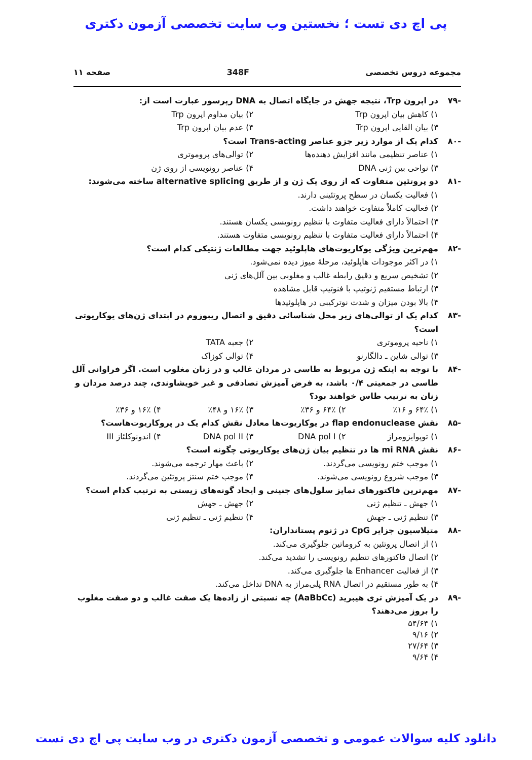پی اچ دی تست ؛ نخستین وب سایت تخصصی آزمون دکتری
مجموعه دروس تخصصی 348F صفحه ۱۱
-۷۹ در اپرون Trp، نتیجه جهش در جایگاه اتصال به DNA رپرسور عبارت است از:
۱) کاهش بیان اپرون Trp ۲) بیان مداوم اپرون Trp
۳) بیان القایی اپرون Trp ۴) عدم بیان اپرون Trp
-۸۰ کدام یک از موارد زیر جزو عناصر Trans-acting است؟
۱) عناصر تنظیمی مانند افزایش دهنده‌ها ۲) توالی‌های پروموتری
۳) نواحی بین ژنی DNA ۴) عناصر رونویسی از روی ژن
-۸۱ دو پروتئین متفاوت که از روی یک ژن و از طریق alternative splicing ساخته می‌شوند:
۱) فعالیت یکسان در سطح پروتئینی دارند.
۲) فعالیت کاملاً متفاوت خواهند داشت.
۳) احتمالاً دارای فعالیت متفاوت با تنظیم رونویسی یکسان هستند.
۴) احتمالاً دارای فعالیت متفاوت با تنظیم رونویسی متفاوت هستند.
-۸۲ مهم‌ترین ویژگی یوکاریوت‌های هاپلوئید جهت مطالعات ژنتیکی کدام است؟
۱) در اکثر موجودات هاپلوئید، مرحلهٔ میوز دیده نمی‌شود.
۲) تشخیص سریع و دقیق رابطه غالب و مغلوبی بین آلل‌های ژنی
۳) ارتباط مستقیم ژنوتیپ با فنوتیپ قابل مشاهده
۴) بالا بودن میزان و شدت نوترکیبی در هاپلوئیدها
-۸۳ کدام یک از توالی‌های زیر محل شناسائی دقیق و اتصال ریبوزوم در ابتدای ژن‌های یوکاریوتی است؟
۱) ناحیه پروموتری ۲) جعبه TATA
۳) توالی شاین ـ دالگارنو ۴) توالی کوزاک
-۸۴ با توجه به اینکه ژن مربوط به طاسی در مردان غالب و در زنان مغلوب است. اگر فراوانی آلل طاسی در جمعیتی ۰/۴ باشد، به فرض آمیزش تصادفی و غیر خویشاوندی، چند درصد مردان و زنان به ترتیب طاس خواهند بود؟
۱) ۶۴٪ و ۱۶٪ ۲) ۶۴٪ و ۳۶٪ ۳) ۱۶٪ و ۴۸٪ ۴) ۱۶٪ و ۳۶٪
-۸۵ نقش flap endonuclease در یوکاریوت‌ها معادل نقش کدام یک در پروکاریوت‌هاست؟
۱) توپوایزومراز ۲) DNA pol I ۳) DNA pol II ۴) اندونوکلئاز III
-۸۶ نقش mi RNA ها در تنظیم بیان ژن‌های یوکاریوتی چگونه است؟
۱) موجب ختم رونویسی می‌گردند. ۲) باعث مهار ترجمه می‌شوند.
۳) موجب شروع رونویسی می‌شوند. ۴) موجب ختم سنتز پروتئین می‌گردند.
-۸۷ مهم‌ترین فاکتورهای تمایز سلول‌های جنینی و ایجاد گونه‌های زیستی به ترتیب کدام است؟
۱) جهش ـ تنظیم ژنی ۲) جهش ـ جهش
۳) تنظیم ژنی ـ جهش ۴) تنظیم ژنی ـ تنظیم ژنی
-۸۸ متیلاسیون جزایر CpG در ژنوم پستانداران:
۱) از اتصال پروتئین به کروماتین جلوگیری می‌کند.
۲) اتصال فاکتورهای تنظیم رونویسی را تشدید می‌کند.
۳) از فعالیت Enhancer ها جلوگیری می‌کند.
۴) به طور مستقیم در اتصال RNA پلی‌مراز به DNA تداخل می‌کند.
-۸۹ در یک آمیزش تری هیبرید (AaBbCc) چه نسبتی از زاده‌ها یک صفت غالب و دو صفت مغلوب را بروز می‌دهند؟
۱) ۵۴/۶۴
۲) ۹/۱۶
۳) ۲۷/۶۴
۴) ۹/۶۴
دانلود کلیه سوالات عمومی و تخصصی آزمون دکتری در وب سایت پی اچ دی تست